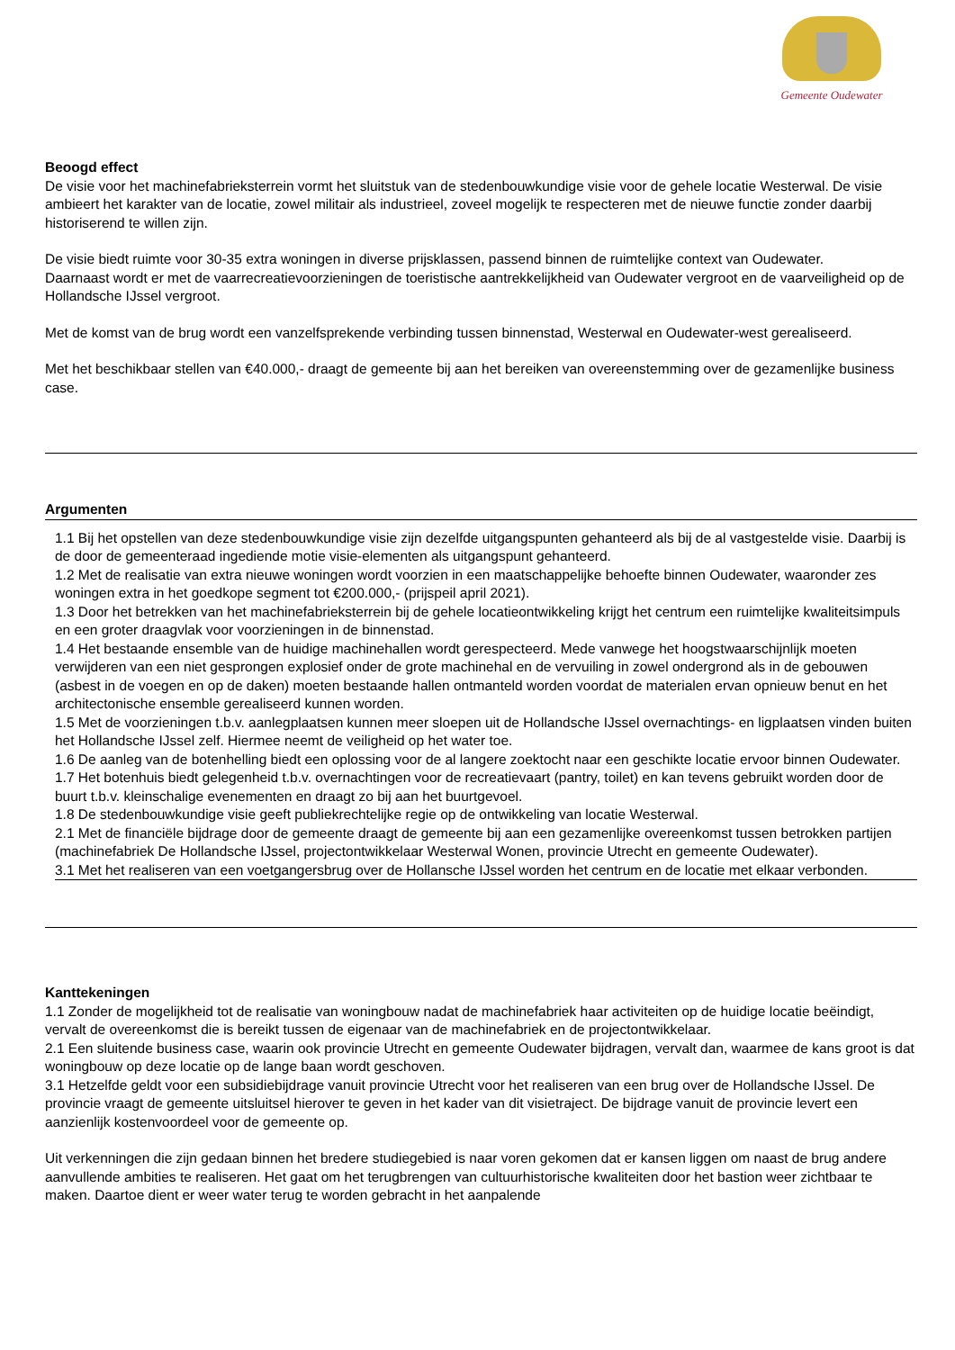Gemeente Oudewater
Beoogd effect
De visie voor het machinefabrieksterrein vormt het sluitstuk van de stedenbouwkundige visie voor de gehele locatie Westerwal. De visie ambieert het karakter van de locatie, zowel militair als industrieel, zoveel mogelijk te respecteren met de nieuwe functie zonder daarbij historiserend te willen zijn.
De visie biedt ruimte voor 30-35 extra woningen in diverse prijsklassen, passend binnen de ruimtelijke context van Oudewater.
Daarnaast wordt er met de vaarrecreatievoorzieningen de toeristische aantrekkelijkheid van Oudewater vergroot en de vaarveiligheid op de Hollandsche IJssel vergroot.
Met de komst van de brug wordt een vanzelfsprekende verbinding tussen binnenstad, Westerwal en Oudewater-west gerealiseerd.
Met het beschikbaar stellen van €40.000,- draagt de gemeente bij aan het bereiken van overeenstemming over de gezamenlijke business case.
Argumenten
1.1 Bij het opstellen van deze stedenbouwkundige visie zijn dezelfde uitgangspunten gehanteerd als bij de al vastgestelde visie. Daarbij is de door de gemeenteraad ingediende motie visie-elementen als uitgangspunt gehanteerd.
1.2 Met de realisatie van extra nieuwe woningen wordt voorzien in een maatschappelijke behoefte binnen Oudewater, waaronder zes woningen extra in het goedkope segment tot €200.000,- (prijspeil april 2021).
1.3 Door het betrekken van het machinefabrieksterrein bij de gehele locatieontwikkeling krijgt het centrum een ruimtelijke kwaliteitsimpuls en een groter draagvlak voor voorzieningen in de binnenstad.
1.4 Het bestaande ensemble van de huidige machinehallen wordt gerespecteerd. Mede vanwege het hoogstwaarschijnlijk moeten verwijderen van een niet gesprongen explosief onder de grote machinehal en de vervuiling in zowel ondergrond als in de gebouwen (asbest in de voegen en op de daken) moeten bestaande hallen ontmanteld worden voordat de materialen ervan opnieuw benut en het architectonische ensemble gerealiseerd kunnen worden.
1.5 Met de voorzieningen t.b.v. aanlegplaatsen kunnen meer sloepen uit de Hollandsche IJssel overnachtings- en ligplaatsen vinden buiten het Hollandsche IJssel zelf. Hiermee neemt de veiligheid op het water toe.
1.6 De aanleg van de botenhelling biedt een oplossing voor de al langere zoektocht naar een geschikte locatie ervoor binnen Oudewater.
1.7 Het botenhuis biedt gelegenheid t.b.v. overnachtingen voor de recreatievaart (pantry, toilet) en kan tevens gebruikt worden door de buurt t.b.v. kleinschalige evenementen en draagt zo bij aan het buurtgevoel.
1.8 De stedenbouwkundige visie geeft publiekrechtelijke regie op de ontwikkeling van locatie Westerwal.
2.1 Met de financiële bijdrage door de gemeente draagt de gemeente bij aan een gezamenlijke overeenkomst tussen betrokken partijen (machinefabriek De Hollandsche IJssel, projectontwikkelaar Westerwal Wonen, provincie Utrecht en gemeente Oudewater).
3.1 Met het realiseren van een voetgangersbrug over de Hollansche IJssel worden het centrum en de locatie met elkaar verbonden.
Kanttekeningen
1.1 Zonder de mogelijkheid tot de realisatie van woningbouw nadat de machinefabriek haar activiteiten op de huidige locatie beëindigt, vervalt de overeenkomst die is bereikt tussen de eigenaar van de machinefabriek en de projectontwikkelaar.
2.1 Een sluitende business case, waarin ook provincie Utrecht en gemeente Oudewater bijdragen, vervalt dan, waarmee de kans groot is dat woningbouw op deze locatie op de lange baan wordt geschoven.
3.1 Hetzelfde geldt voor een subsidiebijdrage vanuit provincie Utrecht voor het realiseren van een brug over de Hollandsche IJssel. De provincie vraagt de gemeente uitsluitsel hierover te geven in het kader van dit visietraject. De bijdrage vanuit de provincie levert een aanzienlijk kostenvoordeel voor de gemeente op.
Uit verkenningen die zijn gedaan binnen het bredere studiegebied is naar voren gekomen dat er kansen liggen om naast de brug andere aanvullende ambities te realiseren. Het gaat om het terugbrengen van cultuurhistorische kwaliteiten door het bastion weer zichtbaar te maken. Daartoe dient er weer water terug te worden gebracht in het aanpalende